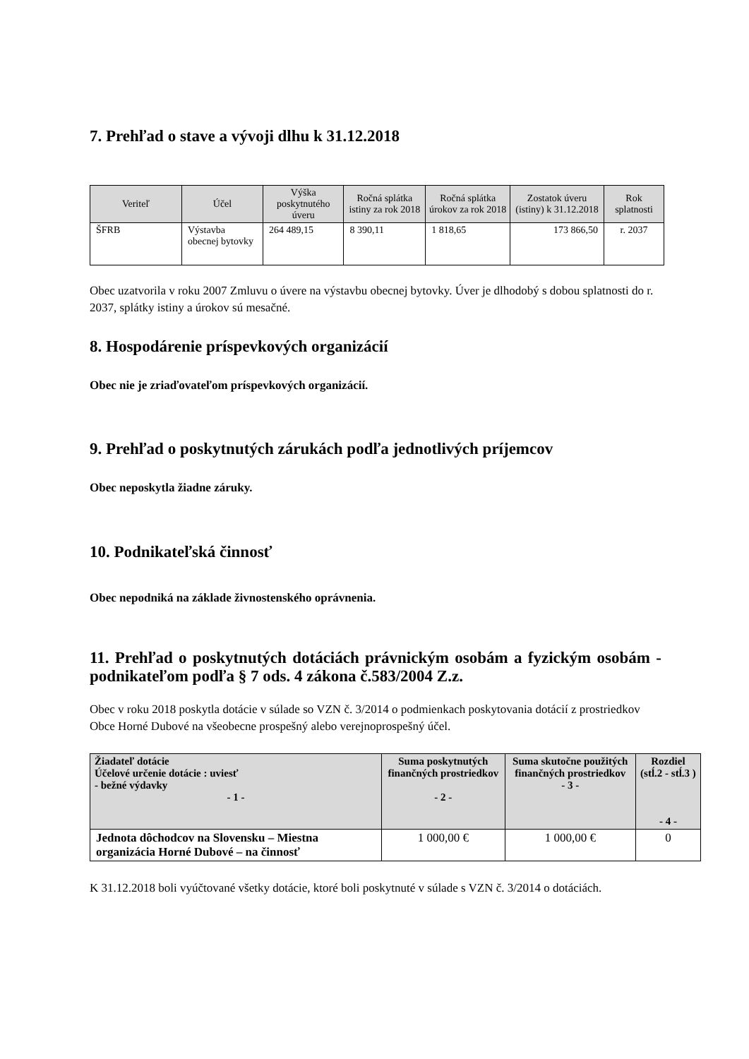7. Prehľad o stave a vývoji dlhu k 31.12.2018
| Veriteľ | Účel | Výška poskytnutého úveru | Ročná splátka istiny za rok 2018 | Ročná splátka úrokov za rok 2018 | Zostatok úveru (istiny) k 31.12.2018 | Rok splatnosti |
| --- | --- | --- | --- | --- | --- | --- |
| ŠFRB | Výstavba obecnej bytovky | 264 489,15 | 8 390,11 | 1 818,65 | 173 866,50 | r. 2037 |
Obec uzatvorila v roku 2007 Zmluvu o úvere na výstavbu obecnej bytovky. Úver je dlhodobý s dobou splatnosti do r. 2037, splátky istiny a úrokov sú mesačné.
8. Hospodárenie príspevkových organizácií
Obec nie je zriaďovateľom príspevkových organizácií.
9. Prehľad o poskytnutých zárukách podľa jednotlivých príjemcov
Obec neposkytla žiadne záruky.
10. Podnikateľská činnosť
Obec nepodniká na základe živnostenského oprávnenia.
11. Prehľad o poskytnutých dotáciách právnickým osobám a fyzickým osobám - podnikateľom podľa § 7 ods. 4 zákona č.583/2004 Z.z.
Obec v roku 2018 poskytla dotácie v súlade so VZN č. 3/2014 o podmienkach poskytovania dotácií z prostriedkov Obce Horné Dubové na všeobecne prospešný alebo verejnoprospešný účel.
| Žiadateľ dotácie Účelové určenie dotácie : uviesť - bežné výdavky - 1 - | Suma poskytnutých finančných prostriedkov - 2 - | Suma skutočne použitých finančných prostriedkov - 3 - | Rozdiel (stĺ.2 - stĺ.3 ) - 4 - |
| --- | --- | --- | --- |
| Jednota dôchodcov na Slovensku – Miestna organizácia Horné Dubové – na činnosť | 1 000,00 € | 1 000,00 € | 0 |
K 31.12.2018 boli vyúčtované všetky dotácie, ktoré boli poskytnuté v súlade s VZN č. 3/2014 o dotáciách.